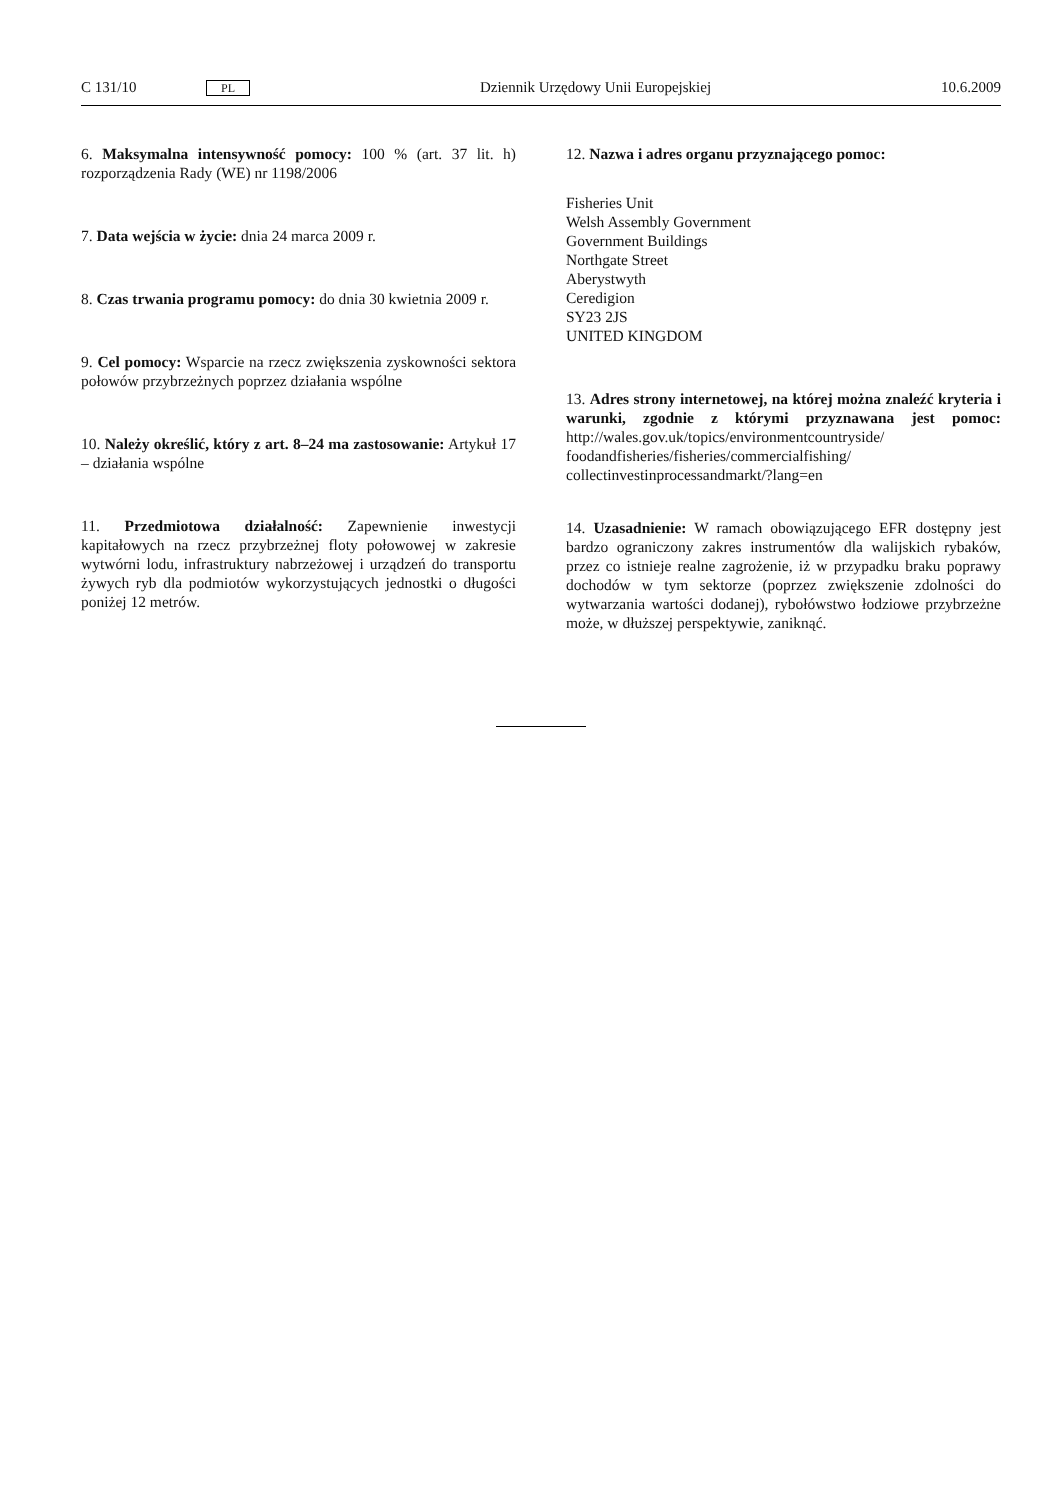C 131/10 PL Dziennik Urzędowy Unii Europejskiej 10.6.2009
6. Maksymalna intensywność pomocy: 100 % (art. 37 lit. h) rozporządzenia Rady (WE) nr 1198/2006
7. Data wejścia w życie: dnia 24 marca 2009 r.
8. Czas trwania programu pomocy: do dnia 30 kwietnia 2009 r.
9. Cel pomocy: Wsparcie na rzecz zwiększenia zyskowności sektora połowów przybrzeżnych poprzez działania wspólne
10. Należy określić, który z art. 8–24 ma zastosowanie: Artykuł 17 – działania wspólne
11. Przedmiotowa działalność: Zapewnienie inwestycji kapitałowych na rzecz przybrzeżnej floty połowowej w zakresie wytwórni lodu, infrastruktury nabrzeżowej i urządzeń do transportu żywych ryb dla podmiotów wykorzystujących jednostki o długości poniżej 12 metrów.
12. Nazwa i adres organu przyznającego pomoc:
Fisheries Unit
Welsh Assembly Government
Government Buildings
Northgate Street
Aberystwyth
Ceredigion
SY23 2JS
UNITED KINGDOM
13. Adres strony internetowej, na której można znaleźć kryteria i warunki, zgodnie z którymi przyznawana jest pomoc: http://wales.gov.uk/topics/environmentcountryside/ foodandfisheries/fisheries/commercialfishing/ collectinvestinprocessandmarkt/?lang=en
14. Uzasadnienie: W ramach obowiązującego EFR dostępny jest bardzo ograniczony zakres instrumentów dla walijskich rybaków, przez co istnieje realne zagrożenie, iż w przypadku braku poprawy dochodów w tym sektorze (poprzez zwiększenie zdolności do wytwarzania wartości dodanej), rybołówstwo łodziowe przybrzeżne może, w dłuższej perspektywie, zaniknąć.